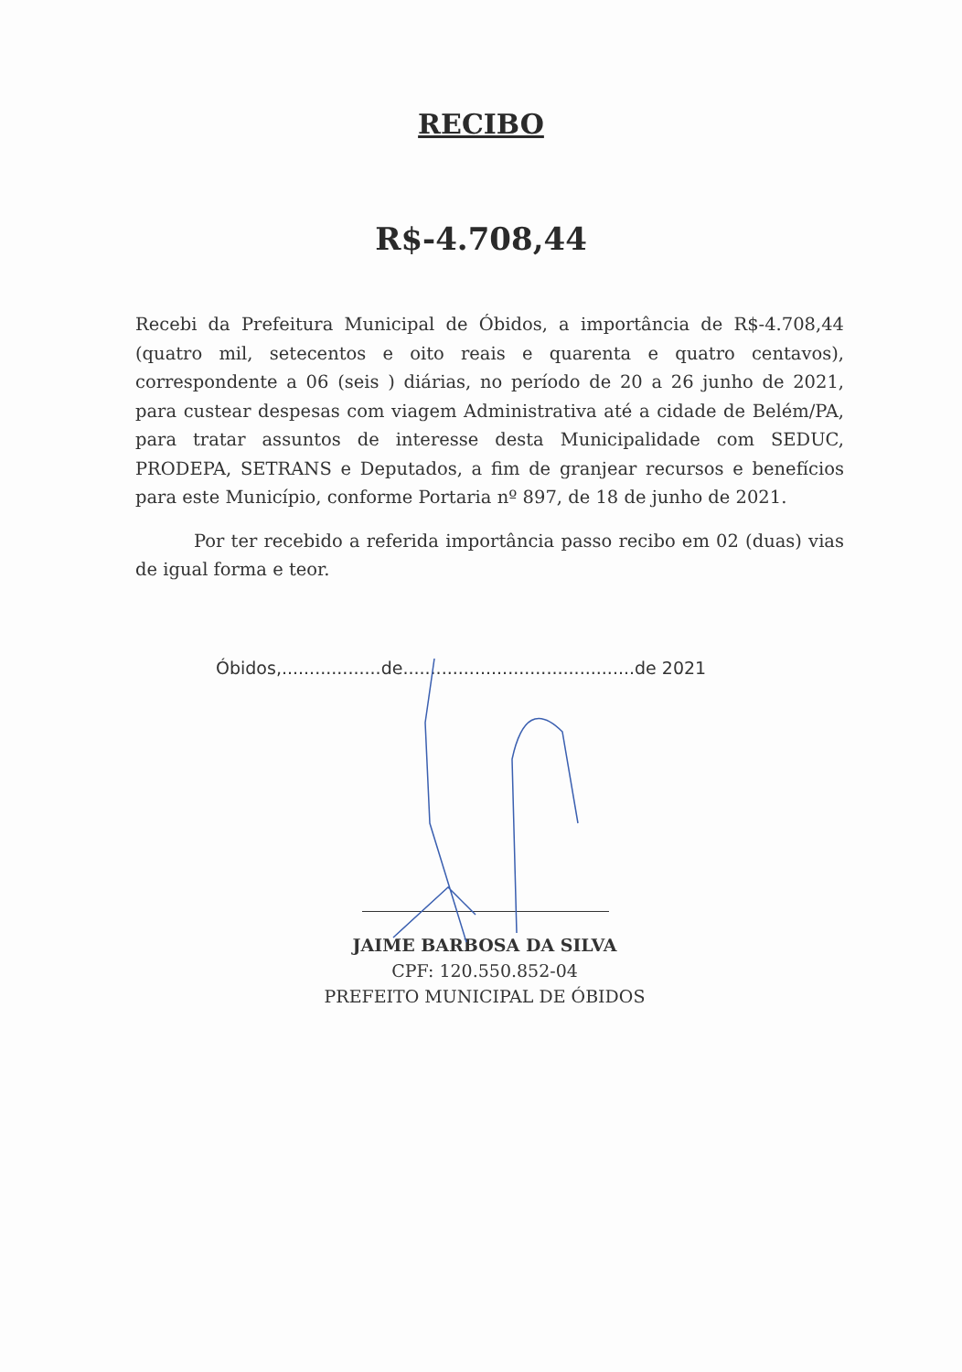RECIBO
R$-4.708,44
Recebi da Prefeitura Municipal de Óbidos, a importância de R$-4.708,44 (quatro mil, setecentos e oito reais e quarenta e quatro centavos), correspondente a 06 (seis ) diárias, no período de 20 a 26 junho de 2021, para custear despesas com viagem Administrativa até a cidade de Belém/PA, para tratar assuntos de interesse desta Municipalidade com SEDUC, PRODEPA, SETRANS e Deputados, a fim de granjear recursos e benefícios para este Município, conforme Portaria nº 897, de 18 de junho de 2021.
Por ter recebido a referida importância passo recibo em 02 (duas) vias de igual forma e teor.
Óbidos,..................de..........................................de 2021
JAIME BARBOSA DA SILVA
CPF: 120.550.852-04
PREFEITO MUNICIPAL DE ÓBIDOS